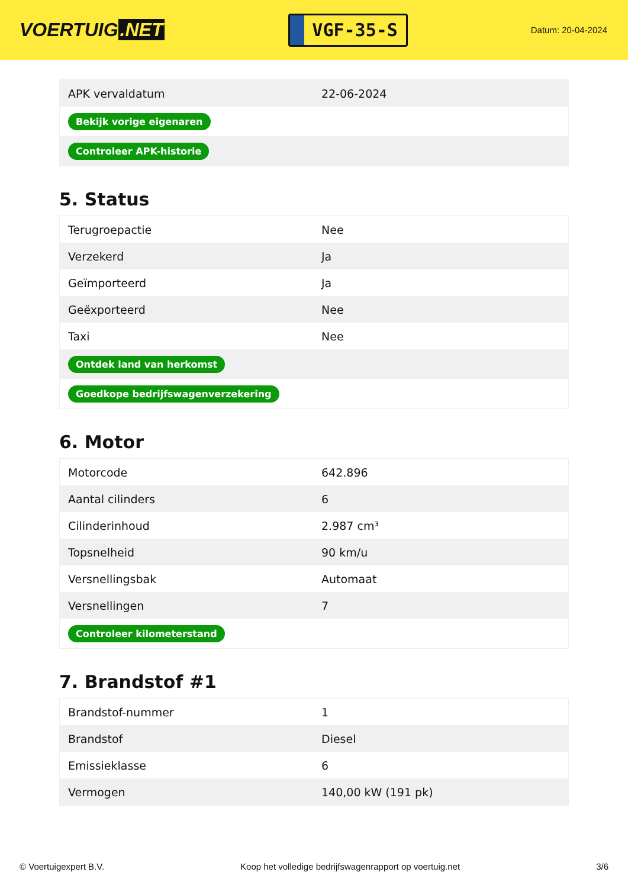VOERTUIG.NET
VGF-35-S
Datum: 20-04-2024
| APK vervaldatum | 22-06-2024 |
| Bekijk vorige eigenaren | |
| Controleer APK-historie | |
5. Status
| Terugroepactie | Nee |
| Verzekerd | Ja |
| Geïmporteerd | Ja |
| Geëxporteerd | Nee |
| Taxi | Nee |
| Ontdek land van herkomst | |
| Goedkope bedrijfswagenverzekering | |
6. Motor
| Motorcode | 642.896 |
| Aantal cilinders | 6 |
| Cilinderinhoud | 2.987 cm³ |
| Topsnelheid | 90 km/u |
| Versnellingsbak | Automaat |
| Versnellingen | 7 |
| Controleer kilometerstand | |
7. Brandstof #1
| Brandstof-nummer | 1 |
| Brandstof | Diesel |
| Emissieklasse | 6 |
| Vermogen | 140,00 kW (191 pk) |
© Voertuigexpert B.V. Koop het volledige bedrijfswagenrapport op voertuig.net 3/6